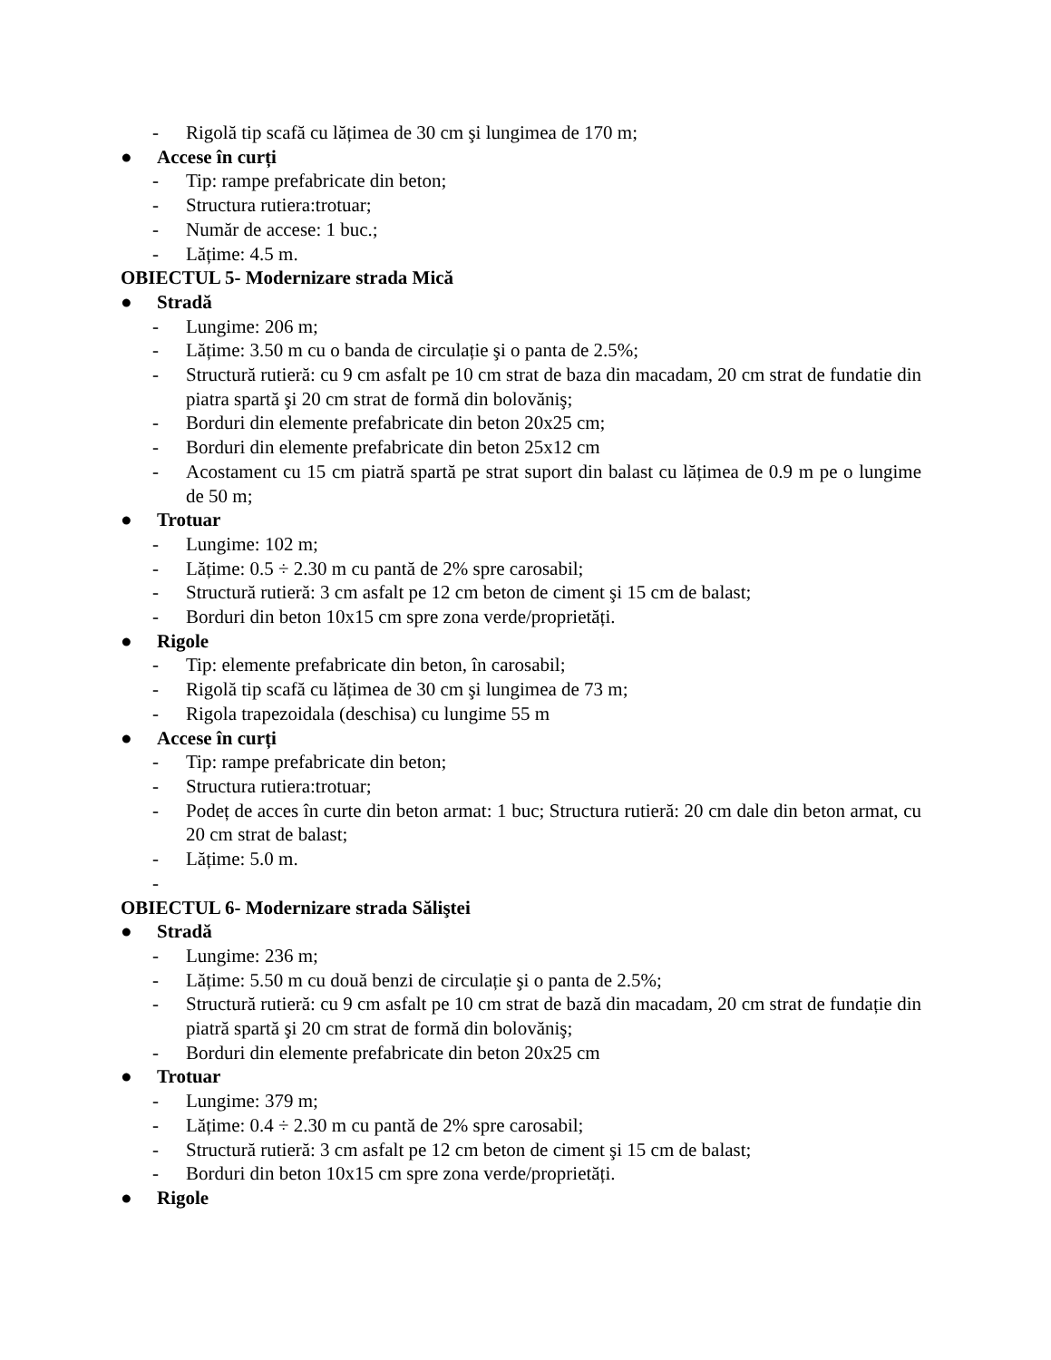- Rigolă tip scafă cu lățimea de 30 cm şi lungimea de 170 m;
● Accese în curți
- Tip: rampe prefabricate din beton;
- Structura rutiera:trotuar;
- Număr de accese: 1 buc.;
- Lățime: 4.5 m.
OBIECTUL 5- Modernizare strada Mică
● Stradă
- Lungime: 206 m;
- Lățime: 3.50 m cu o banda de circulație şi o panta de 2.5%;
- Structură rutieră: cu 9 cm asfalt pe 10 cm strat de baza din macadam, 20 cm strat de fundatie din piatra spartă şi 20 cm strat de formă din bolovăniş;
- Borduri din elemente prefabricate din beton 20x25 cm;
- Borduri din elemente prefabricate din beton 25x12 cm
- Acostament cu 15 cm piatră spartă pe strat suport din balast cu lățimea de 0.9 m pe o lungime de 50 m;
● Trotuar
- Lungime: 102 m;
- Lățime: 0.5 ÷ 2.30 m cu pantă de 2% spre carosabil;
- Structură rutieră: 3 cm asfalt pe 12 cm beton de ciment şi 15 cm de balast;
- Borduri din beton 10x15 cm spre zona verde/proprietăți.
● Rigole
- Tip: elemente prefabricate din beton, în carosabil;
- Rigolă tip scafă cu lățimea de 30 cm şi lungimea de 73 m;
- Rigola trapezoidala (deschisa) cu lungime 55 m
● Accese în curți
- Tip: rampe prefabricate din beton;
- Structura rutiera:trotuar;
- Podeț de acces în curte din beton armat: 1 buc; Structura rutieră: 20 cm dale din beton armat, cu 20 cm strat de balast;
- Lățime: 5.0 m.
-
OBIECTUL 6- Modernizare strada Săliştei
● Stradă
- Lungime: 236 m;
- Lățime: 5.50 m cu două benzi de circulație şi o panta de 2.5%;
- Structură rutieră: cu 9 cm asfalt pe 10 cm strat de bază din macadam, 20 cm strat de fundație din piatră spartă şi 20 cm strat de formă din bolovăniş;
- Borduri din elemente prefabricate din beton 20x25 cm
● Trotuar
- Lungime: 379 m;
- Lățime: 0.4 ÷ 2.30 m cu pantă de 2% spre carosabil;
- Structură rutieră: 3 cm asfalt pe 12 cm beton de ciment şi 15 cm de balast;
- Borduri din beton 10x15 cm spre zona verde/proprietăți.
● Rigole